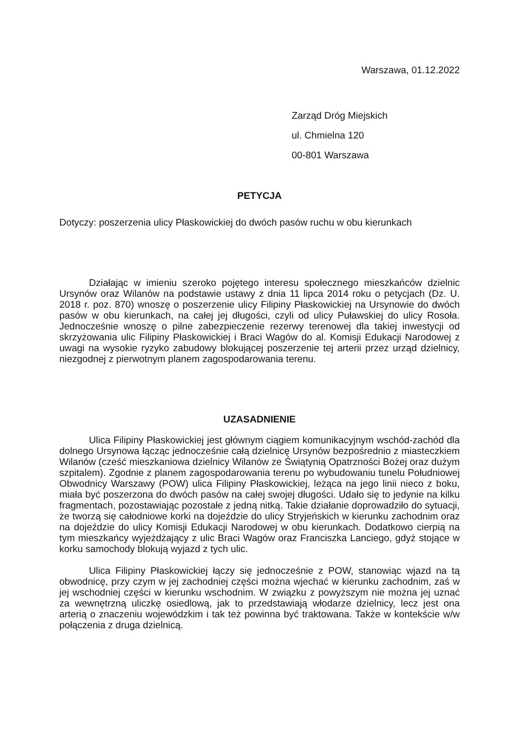Warszawa, 01.12.2022
Zarząd Dróg Miejskich
ul. Chmielna 120
00-801 Warszawa
PETYCJA
Dotyczy: poszerzenia ulicy Płaskowickiej do dwóch pasów ruchu w obu kierunkach
Działając w imieniu szeroko pojętego interesu społecznego mieszkańców dzielnic Ursynów oraz Wilanów na podstawie ustawy z dnia 11 lipca 2014 roku o petycjach (Dz. U. 2018 r. poz. 870) wnoszę o poszerzenie ulicy Filipiny Płaskowickiej na Ursynowie do dwóch pasów w obu kierunkach, na całej jej długości, czyli od ulicy Puławskiej do ulicy Rosoła. Jednocześnie wnoszę o pilne zabezpieczenie rezerwy terenowej dla takiej inwestycji od skrzyżowania ulic Filipiny Płaskowickiej i Braci Wagów do al. Komisji Edukacji Narodowej z uwagi na wysokie ryzyko zabudowy blokującej poszerzenie tej arterii przez urząd dzielnicy, niezgodnej z pierwotnym planem zagospodarowania terenu.
UZASADNIENIE
Ulica Filipiny Płaskowickiej jest głównym ciągiem komunikacyjnym wschód-zachód dla dolnego Ursynowa łącząc jednocześnie całą dzielnicę Ursynów bezpośrednio z miasteczkiem Wilanów (cześć mieszkaniowa dzielnicy Wilanów ze Świątynią Opatrzności Bożej oraz dużym szpitalem). Zgodnie z planem zagospodarowania terenu po wybudowaniu tunelu Południowej Obwodnicy Warszawy (POW) ulica Filipiny Płaskowickiej, leżąca na jego linii nieco z boku, miała być poszerzona do dwóch pasów na całej swojej długości. Udało się to jedynie na kilku fragmentach, pozostawiając pozostałe z jedną nitką. Takie działanie doprowadziło do sytuacji, że tworzą się całodniowe korki na dojeździe do ulicy Stryjeńskich w kierunku zachodnim oraz na dojeździe do ulicy Komisji Edukacji Narodowej w obu kierunkach. Dodatkowo cierpią na tym mieszkańcy wyjeżdżający z ulic Braci Wagów oraz Franciszka Lanciego, gdyż stojące w korku samochody blokują wyjazd z tych ulic.
Ulica Filipiny Płaskowickiej łączy się jednocześnie z POW, stanowiąc wjazd na tą obwodnicę, przy czym w jej zachodniej części można wjechać w kierunku zachodnim, zaś w jej wschodniej części w kierunku wschodnim. W związku z powyższym nie można jej uznać za wewnętrzną uliczkę osiedlową, jak to przedstawiają włodarze dzielnicy, lecz jest ona arterią o znaczeniu wojewódzkim i tak też powinna być traktowana. Także w kontekście w/w połączenia z druga dzielnicą.